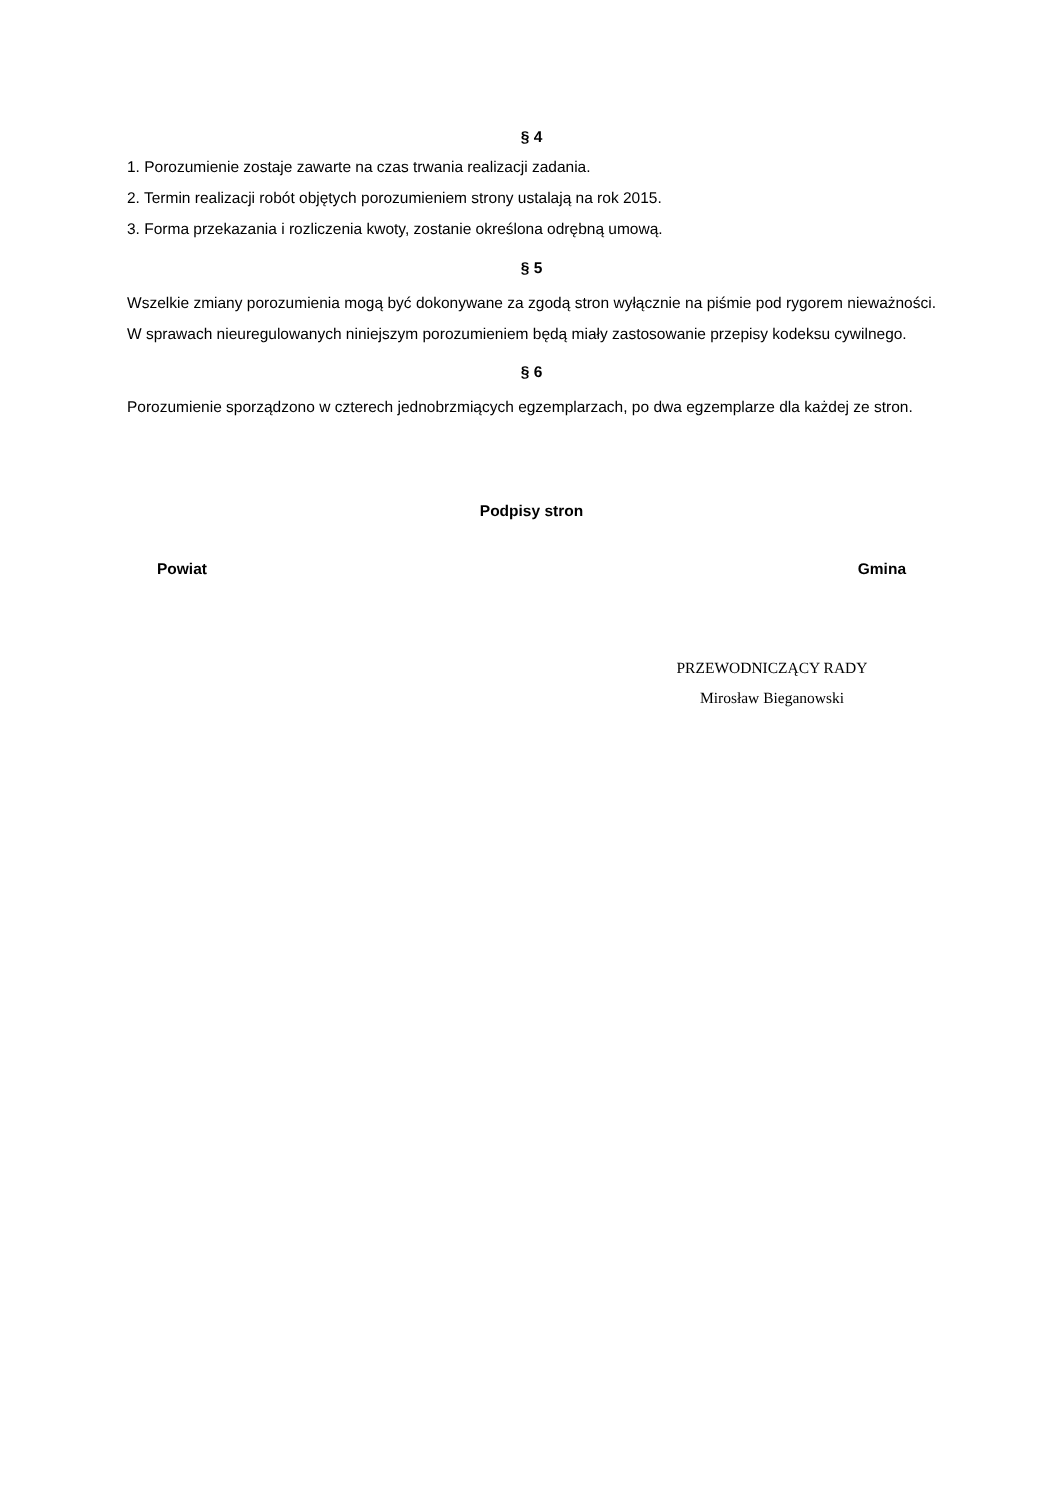§ 4
1. Porozumienie zostaje zawarte na czas trwania realizacji zadania.
2. Termin realizacji robót objętych porozumieniem strony ustalają na rok 2015.
3. Forma przekazania i rozliczenia kwoty, zostanie określona odrębną umową.
§ 5
Wszelkie zmiany porozumienia mogą być dokonywane za zgodą stron wyłącznie na piśmie pod rygorem nieważności. W sprawach nieuregulowanych niniejszym porozumieniem będą miały zastosowanie przepisy kodeksu cywilnego.
§ 6
Porozumienie sporządzono w czterech jednobrzmiących egzemplarzach, po dwa egzemplarze dla każdej ze stron.
Podpisy stron
Powiat Gmina
PRZEWODNICZĄCY RADY
Mirosław Bieganowski